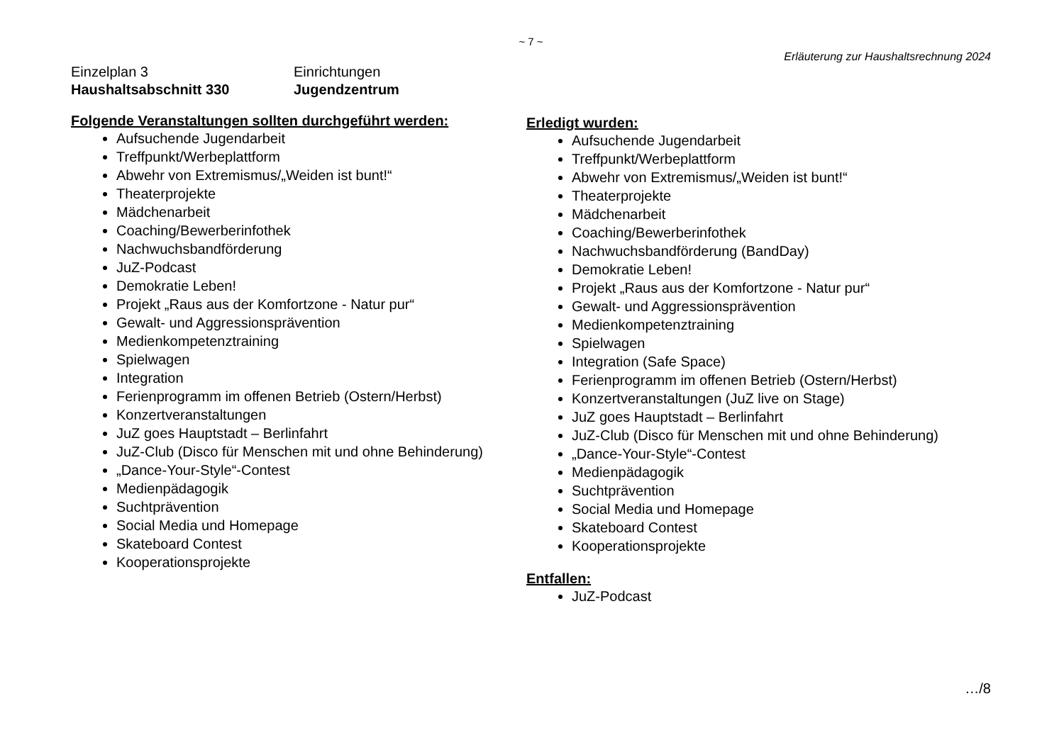~ 7 ~
Erläuterung zur Haushaltsrechnung 2024
Einzelplan 3
Haushaltsabschnitt 330
Einrichtungen
Jugendzentrum
Folgende Veranstaltungen sollten durchgeführt werden:
Aufsuchende Jugendarbeit
Treffpunkt/Werbeplattform
Abwehr von Extremismus/„Weiden ist bunt!“
Theaterprojekte
Mädchenarbeit
Coaching/Bewerberinfothek
Nachwuchsbandförderung
JuZ-Podcast
Demokratie Leben!
Projekt „Raus aus der Komfortzone - Natur pur“
Gewalt- und Aggressionsprävention
Medienkompetenztraining
Spielwagen
Integration
Ferienprogramm im offenen Betrieb (Ostern/Herbst)
Konzertveranstaltungen
JuZ goes Hauptstadt – Berlinfahrt
JuZ-Club (Disco für Menschen mit und ohne Behinderung)
„Dance-Your-Style“-Contest
Medienpädagogik
Suchtprävention
Social Media und Homepage
Skateboard Contest
Kooperationsprojekte
Erledigt wurden:
Aufsuchende Jugendarbeit
Treffpunkt/Werbeplattform
Abwehr von Extremismus/„Weiden ist bunt!“
Theaterprojekte
Mädchenarbeit
Coaching/Bewerberinfothek
Nachwuchsbandförderung (BandDay)
Demokratie Leben!
Projekt „Raus aus der Komfortzone - Natur pur“
Gewalt- und Aggressionsprävention
Medienkompetenztraining
Spielwagen
Integration (Safe Space)
Ferienprogramm im offenen Betrieb (Ostern/Herbst)
Konzertveranstaltungen (JuZ live on Stage)
JuZ goes Hauptstadt – Berlinfahrt
JuZ-Club (Disco für Menschen mit und ohne Behinderung)
„Dance-Your-Style“-Contest
Medienpädagogik
Suchtprävention
Social Media und Homepage
Skateboard Contest
Kooperationsprojekte
Entfallen:
JuZ-Podcast
…/8